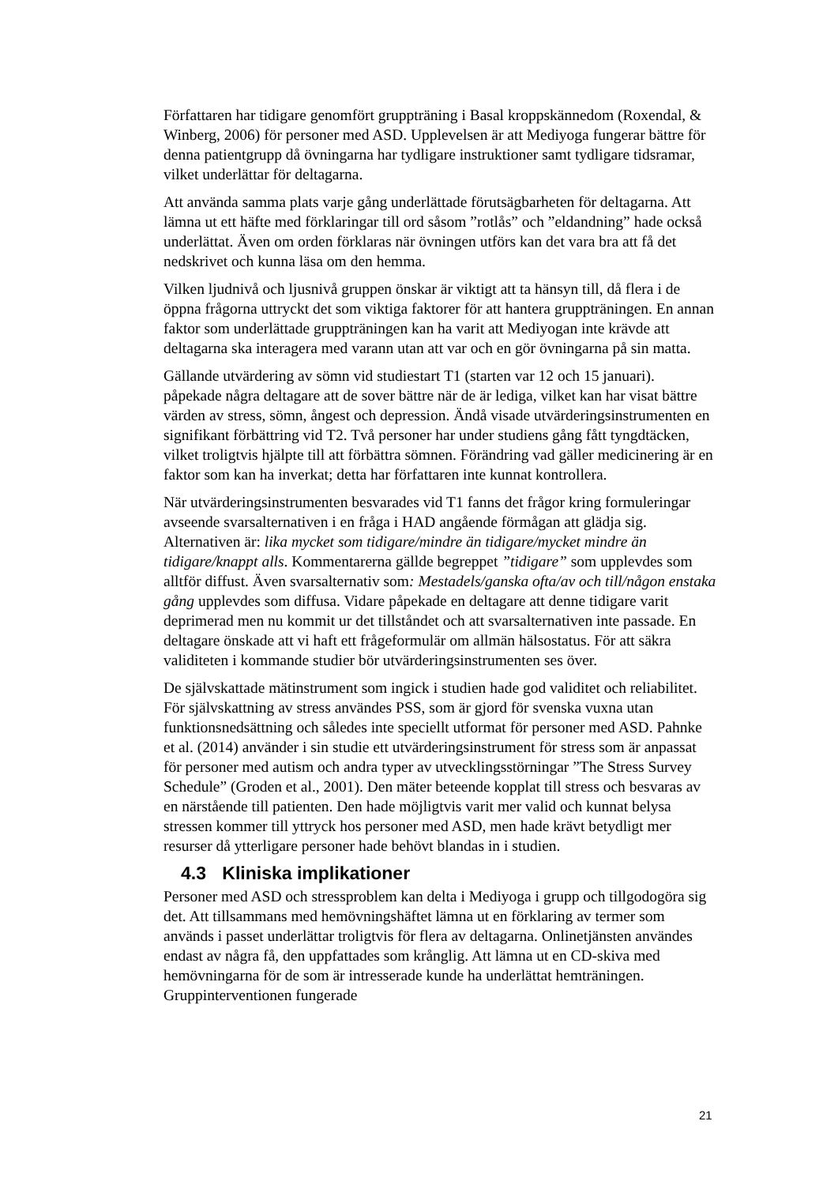Författaren har tidigare genomfört gruppträning i Basal kroppskännedom (Roxendal, & Winberg, 2006) för personer med ASD. Upplevelsen är att Mediyoga fungerar bättre för denna patientgrupp då övningarna har tydligare instruktioner samt tydligare tidsramar, vilket underlättar för deltagarna.
Att använda samma plats varje gång underlättade förutsägbarheten för deltagarna. Att lämna ut ett häfte med förklaringar till ord såsom ”rotlås” och ”eldandning” hade också underlättat. Även om orden förklaras när övningen utförs kan det vara bra att få det nedskrivet och kunna läsa om den hemma.
Vilken ljudnivå och ljusnivå gruppen önskar är viktigt att ta hänsyn till, då flera i de öppna frågorna uttryckt det som viktiga faktorer för att hantera gruppträningen. En annan faktor som underlättade gruppträningen kan ha varit att Mediyogan inte krävde att deltagarna ska interagera med varann utan att var och en gör övningarna på sin matta.
Gällande utvärdering av sömn vid studiestart T1 (starten var 12 och 15 januari). påpekade några deltagare att de sover bättre när de är lediga, vilket kan har visat bättre värden av stress, sömn, ångest och depression. Ändå visade utvärderingsinstrumenten en signifikant förbättring vid T2. Två personer har under studiens gång fått tyngdtäcken, vilket troligtvis hjälpte till att förbättra sömnen. Förändring vad gäller medicinering är en faktor som kan ha inverkat; detta har författaren inte kunnat kontrollera.
När utvärderingsinstrumenten besvarades vid T1 fanns det frågor kring formuleringar avseende svarsalternativen i en fråga i HAD angående förmågan att glädja sig. Alternativen är: lika mycket som tidigare/mindre än tidigare/mycket mindre än tidigare/knappt alls. Kommentarerna gällde begreppet ”tidigare” som upplevdes som alltför diffust. Även svarsalternativ som: Mestadels/ganska ofta/av och till/någon enstaka gång upplevdes som diffusa. Vidare påpekade en deltagare att denne tidigare varit deprimerad men nu kommit ur det tillståndet och att svarsalternativen inte passade. En deltagare önskade att vi haft ett frågeformulär om allmän hälsostatus. För att säkra validiteten i kommande studier bör utvärderingsinstrumenten ses över.
De självskattade mätinstrument som ingick i studien hade god validitet och reliabilitet. För självskattning av stress användes PSS, som är gjord för svenska vuxna utan funktionsnedsättning och således inte speciellt utformat för personer med ASD. Pahnke et al. (2014) använder i sin studie ett utvärderingsinstrument för stress som är anpassat för personer med autism och andra typer av utvecklingsstörningar ”The Stress Survey Schedule” (Groden et al., 2001). Den mäter beteende kopplat till stress och besvaras av en närstående till patienten. Den hade möjligtvis varit mer valid och kunnat belysa stressen kommer till yttryck hos personer med ASD, men hade krävt betydligt mer resurser då ytterligare personer hade behövt blandas in i studien.
4.3 Kliniska implikationer
Personer med ASD och stressproblem kan delta i Mediyoga i grupp och tillgodogöra sig det. Att tillsammans med hemövningshäftet lämna ut en förklaring av termer som används i passet underlättar troligtvis för flera av deltagarna. Onlinetjänsten användes endast av några få, den uppfattades som krånglig. Att lämna ut en CD-skiva med hemövningarna för de som är intresserade kunde ha underlättat hemträningen. Gruppinterventionen fungerade
21